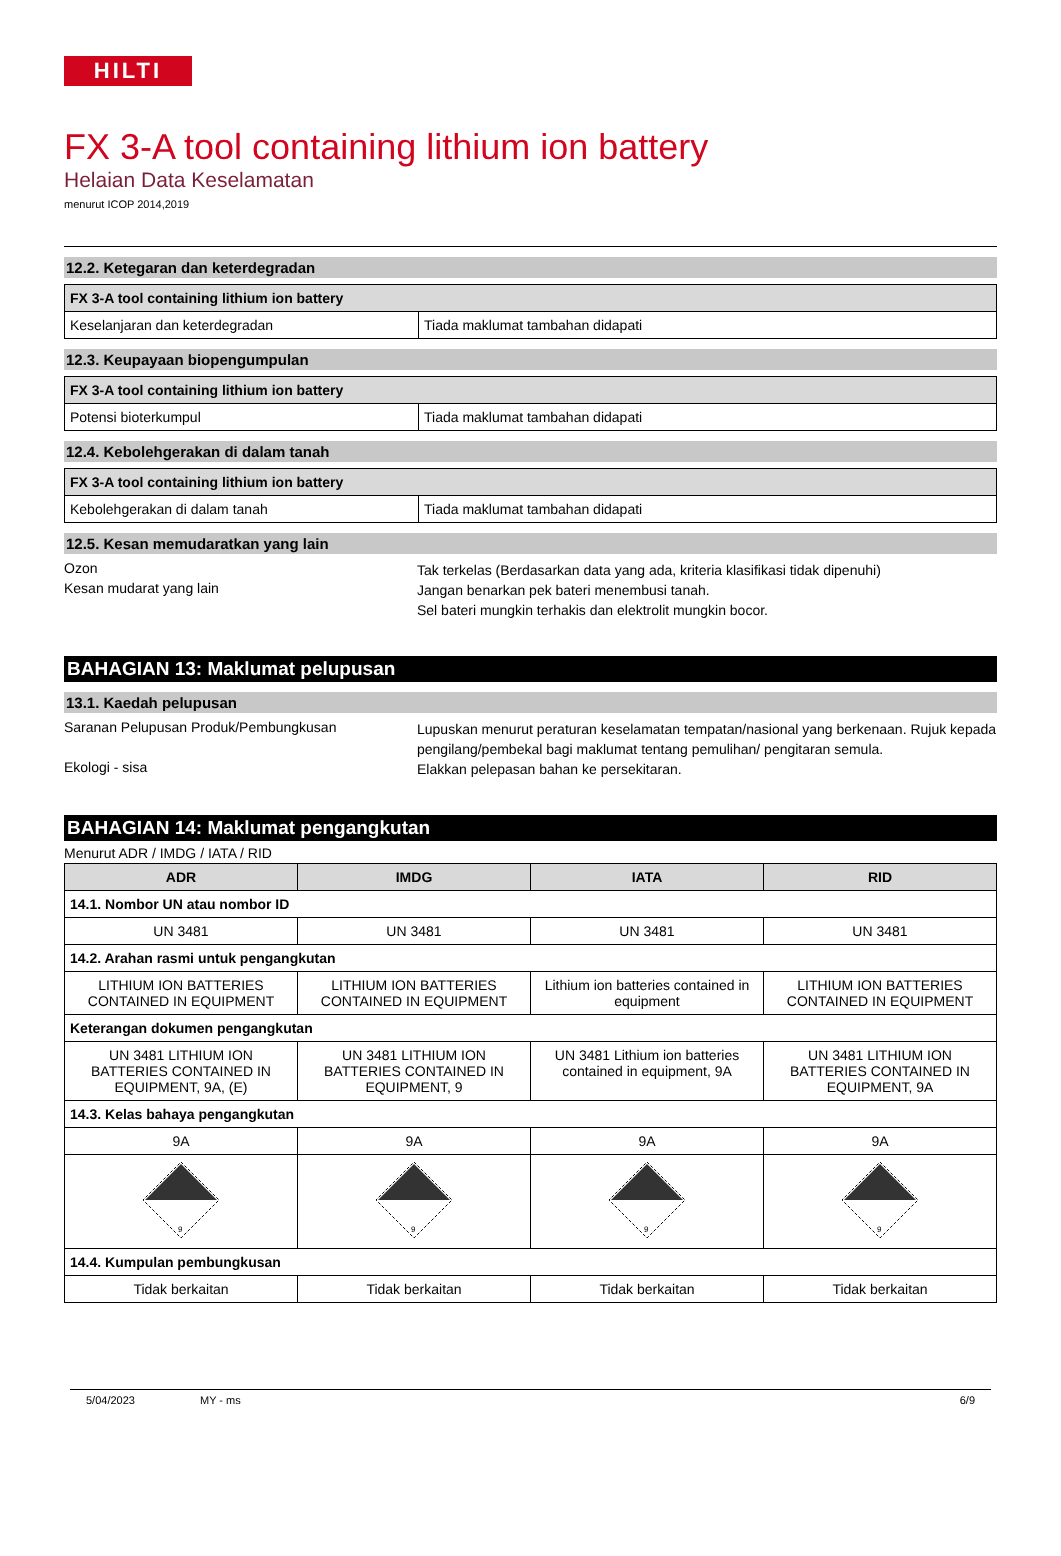HILTI
FX 3-A tool containing lithium ion battery
Helaian Data Keselamatan
menurut ICOP 2014,2019
12.2. Ketegaran dan keterdegradan
| FX 3-A tool containing lithium ion battery | |
| Keselanjaran dan keterdegradan | Tiada maklumat tambahan didapati |
12.3. Keupayaan biopengumpulan
| FX 3-A tool containing lithium ion battery | |
| Potensi bioterkumpul | Tiada maklumat tambahan didapati |
12.4. Kebolehgerakan di dalam tanah
| FX 3-A tool containing lithium ion battery | |
| Kebolehgerakan di dalam tanah | Tiada maklumat tambahan didapati |
12.5. Kesan memudaratkan yang lain
Ozon
Tak terkelas (Berdasarkan data yang ada, kriteria klasifikasi tidak dipenuhi)
Kesan mudarat yang lain
Jangan benarkan pek bateri menembusi tanah.
Sel bateri mungkin terhakis dan elektrolit mungkin bocor.
BAHAGIAN 13: Maklumat pelupusan
13.1. Kaedah pelupusan
Saranan Pelupusan Produk/Pembungkusan
Lupuskan menurut peraturan keselamatan tempatan/nasional yang berkenaan. Rujuk kepada pengilang/pembekal bagi maklumat tentang pemulihan/ pengitaran semula.
Ekologi - sisa
Elakkan pelepasan bahan ke persekitaran.
BAHAGIAN 14: Maklumat pengangkutan
Menurut ADR / IMDG / IATA / RID
| ADR | IMDG | IATA | RID |
| --- | --- | --- | --- |
| 14.1. Nombor UN atau nombor ID | | | |
| UN 3481 | UN 3481 | UN 3481 | UN 3481 |
| 14.2. Arahan rasmi untuk pengangkutan | | | |
| LITHIUM ION BATTERIES CONTAINED IN EQUIPMENT | LITHIUM ION BATTERIES CONTAINED IN EQUIPMENT | Lithium ion batteries contained in equipment | LITHIUM ION BATTERIES CONTAINED IN EQUIPMENT |
| Keterangan dokumen pengangkutan | | | |
| UN 3481 LITHIUM ION BATTERIES CONTAINED IN EQUIPMENT, 9A, (E) | UN 3481 LITHIUM ION BATTERIES CONTAINED IN EQUIPMENT, 9 | UN 3481 Lithium ion batteries contained in equipment, 9A | UN 3481 LITHIUM ION BATTERIES CONTAINED IN EQUIPMENT, 9A |
| 14.3. Kelas bahaya pengangkutan | | | |
| 9A | 9A | 9A | 9A |
| 9 | 9 | 9 | 9 |
| 14.4. Kumpulan pembungkusan | | | |
| Tidak berkaitan | Tidak berkaitan | Tidak berkaitan | Tidak berkaitan |
5/04/2023 MY - ms 6/9